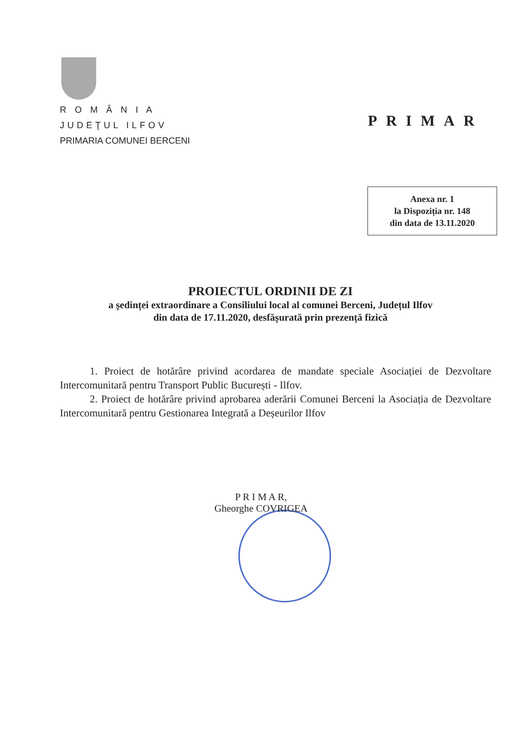R O M Â N I A
JUDEŢUL ILFOV
PRIMARIA COMUNEI BERCENI
PRIMAR
Anexa nr. 1
la Dispoziția nr. 148
din data de 13.11.2020
PROIECTUL ORDINII DE ZI
a ședinței extraordinare a Consiliului local al comunei Berceni, Județul Ilfov
din data de 17.11.2020, desfășurată prin prezență fizică
1. Proiect de hotărâre privind acordarea de mandate speciale Asociației de Dezvoltare Intercomunitară pentru Transport Public București - Ilfov.
2. Proiect de hotărâre privind aprobarea aderării Comunei Berceni la Asociația de Dezvoltare Intercomunitară pentru Gestionarea Integrată a Deșeurilor Ilfov
P R I M A R,
Gheorghe COVRIGEA